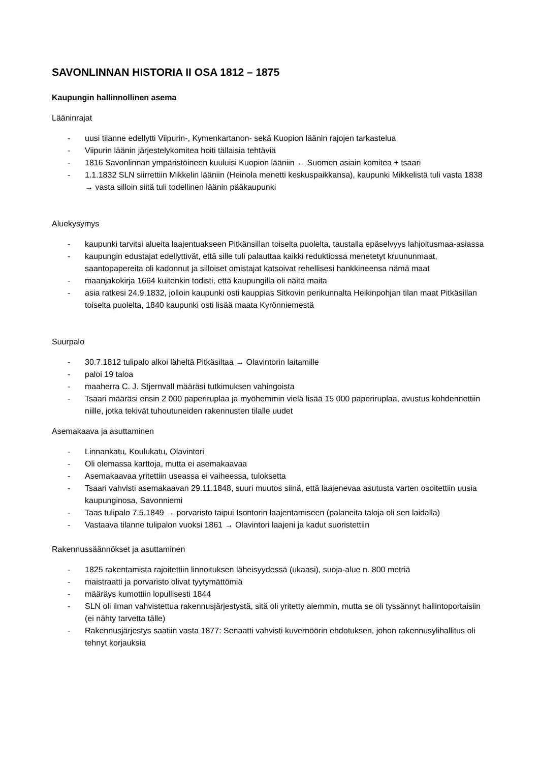SAVONLINNAN HISTORIA II OSA 1812 – 1875
Kaupungin hallinnollinen asema
Lääninrajat
- uusi tilanne edellytti Viipurin-, Kymenkartanon- sekä Kuopion läänin rajojen tarkastelua
- Viipurin läänin järjestelykomitea hoiti tällaisia tehtäviä
- 1816 Savonlinnan ympäristöineen kuuluisi Kuopion lääniin ← Suomen asiain komitea + tsaari
- 1.1.1832 SLN siirrettiin Mikkelin lääniin (Heinola menetti keskuspaikkansa), kaupunki Mikkelistä tuli vasta 1838 → vasta silloin siitä tuli todellinen läänin pääkaupunki
Aluekysymys
- kaupunki tarvitsi alueita laajentuakseen Pitkänsillan toiselta puolelta, taustalla epäselvyys lahjoitusmaa-asiassa
- kaupungin edustajat edellyttivät, että sille tuli palauttaa kaikki reduktiossa menetetyt kruununmaat, saantopapereita oli kadonnut ja silloiset omistajat katsoivat rehellisesi hankkineensa nämä maat
- maanjakokirja 1664 kuitenkin todisti, että kaupungilla oli näitä maita
- asia ratkesi 24.9.1832, jolloin kaupunki osti kauppias Sitkovin perikunnalta Heikinpohjan tilan maat Pitkäsillan toiselta puolelta, 1840 kaupunki osti lisää maata Kyrönniemestä
Suurpalo
- 30.7.1812 tulipalo alkoi läheltä Pitkäsiltaa → Olavintorin laitamille
- paloi 19 taloa
- maaherra C. J. Stjernvall määräsi tutkimuksen vahingoista
- Tsaari määräsi ensin 2 000 paperiruplaa ja myöhemmin vielä lisää 15 000 paperiruplaa, avustus kohdennettiin niille, jotka tekivät tuhoutuneiden rakennusten tilalle uudet
Asemakaava ja asuttaminen
- Linnankatu, Koulukatu, Olavintori
- Oli olemassa karttoja, mutta ei asemakaavaa
- Asemakaavaa yritettiin useassa ei vaiheessa, tuloksetta
- Tsaari vahvisti asemakaavan 29.11.1848, suuri muutos siinä, että laajenevaa asutusta varten osoitettiin uusia kaupunginosa, Savonniemi
- Taas tulipalo 7.5.1849 → porvaristo taipui Isontorin laajentamiseen (palaneita taloja oli sen laidalla)
- Vastaava tilanne tulipalon vuoksi 1861 → Olavintori laajeni ja kadut suoristettiin
Rakennussäännökset ja asuttaminen
- 1825 rakentamista rajoitettiin linnoituksen läheisyydessä (ukaasi), suoja-alue n. 800 metriä
- maistraatti ja porvaristo olivat tyytymättömiä
- määräys kumottiin lopullisesti 1844
- SLN oli ilman vahvistettua rakennusjärjestystä, sitä oli yritetty aiemmin, mutta se oli tyssännyt hallintoportaisiin (ei nähty tarvetta tälle)
- Rakennusjärjestys saatiin vasta 1877: Senaatti vahvisti kuvernöörin ehdotuksen, johon rakennusylihallitus oli tehnyt korjauksia